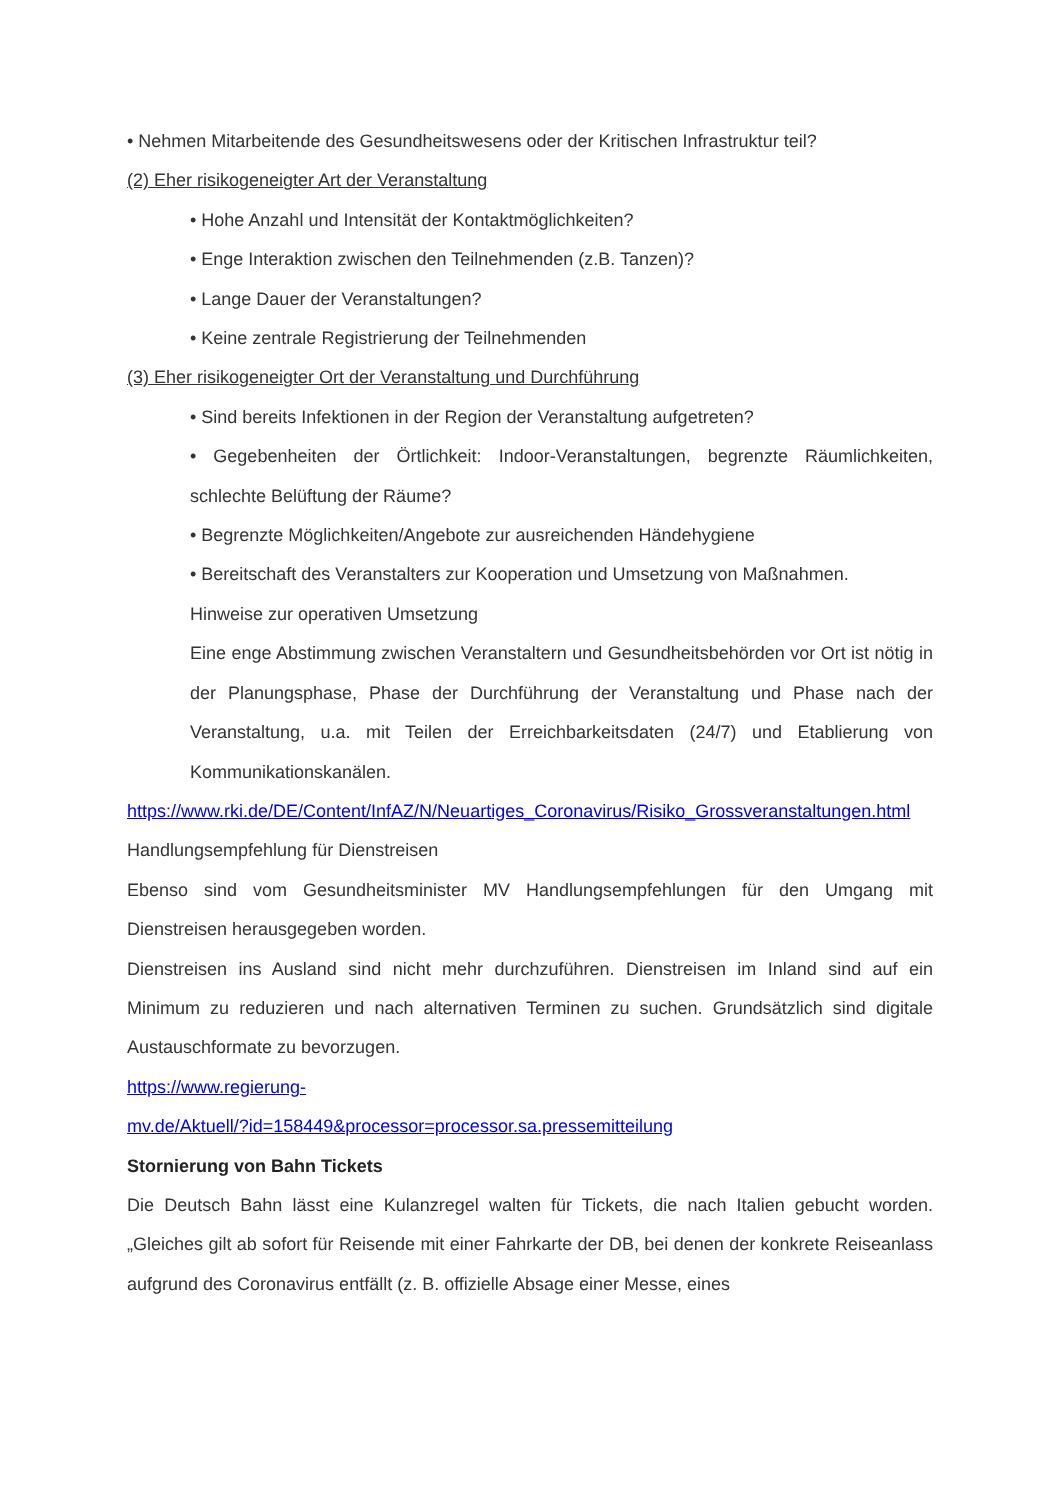• Nehmen Mitarbeitende des Gesundheitswesens oder der Kritischen Infrastruktur teil?
(2) Eher risikogeneigter Art der Veranstaltung
• Hohe Anzahl und Intensität der Kontaktmöglichkeiten?
• Enge Interaktion zwischen den Teilnehmenden (z.B. Tanzen)?
• Lange Dauer der Veranstaltungen?
• Keine zentrale Registrierung der Teilnehmenden
(3) Eher risikogeneigter Ort der Veranstaltung und Durchführung
• Sind bereits Infektionen in der Region der Veranstaltung aufgetreten?
• Gegebenheiten der Örtlichkeit: Indoor-Veranstaltungen, begrenzte Räumlichkeiten, schlechte Belüftung der Räume?
• Begrenzte Möglichkeiten/Angebote zur ausreichenden Händehygiene
• Bereitschaft des Veranstalters zur Kooperation und Umsetzung von Maßnahmen.
Hinweise zur operativen Umsetzung
Eine enge Abstimmung zwischen Veranstaltern und Gesundheitsbehörden vor Ort ist nötig in der Planungsphase, Phase der Durchführung der Veranstaltung und Phase nach der Veranstaltung, u.a. mit Teilen der Erreichbarkeitsdaten (24/7) und Etablierung von Kommunikationskanälen.
https://www.rki.de/DE/Content/InfAZ/N/Neuartiges_Coronavirus/Risiko_Grossveranstaltungen.html
Handlungsempfehlung für Dienstreisen
Ebenso sind vom Gesundheitsminister MV Handlungsempfehlungen für den Umgang mit Dienstreisen herausgegeben worden.
Dienstreisen ins Ausland sind nicht mehr durchzuführen. Dienstreisen im Inland sind auf ein Minimum zu reduzieren und nach alternativen Terminen zu suchen. Grundsätzlich sind digitale Austauschformate zu bevorzugen.
https://www.regierung-
mv.de/Aktuell/?id=158449&processor=processor.sa.pressemitteilung
Stornierung von Bahn Tickets
Die Deutsch Bahn lässt eine Kulanzregel walten für Tickets, die nach Italien gebucht worden. „Gleiches gilt ab sofort für Reisende mit einer Fahrkarte der DB, bei denen der konkrete Reiseanlass aufgrund des Coronavirus entfällt (z. B. offizielle Absage einer Messe, eines